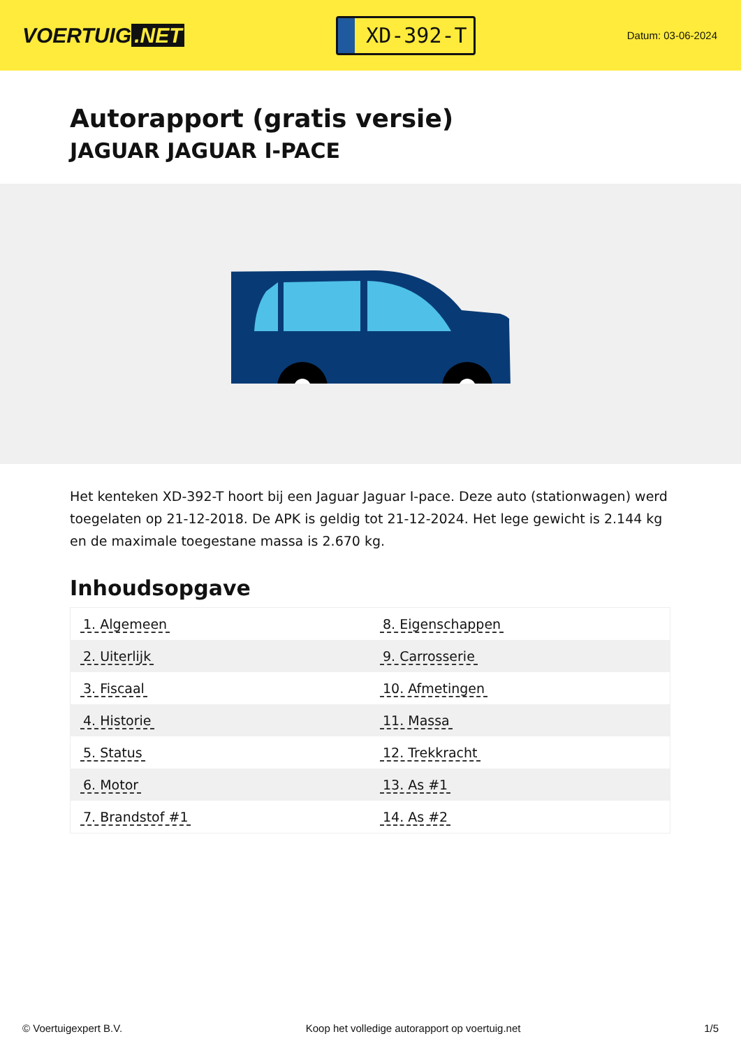VOERTUIG.NET
XD-392-T
Datum: 03-06-2024
Autorapport (gratis versie)
JAGUAR JAGUAR I-PACE
Het kenteken XD-392-T hoort bij een Jaguar Jaguar I-pace. Deze auto (stationwagen) werd toegelaten op 21-12-2018. De APK is geldig tot 21-12-2024. Het lege gewicht is 2.144 kg en de maximale toegestane massa is 2.670 kg.
Inhoudsopgave
| 1. Algemeen | 8. Eigenschappen |
| 2. Uiterlijk | 9. Carrosserie |
| 3. Fiscaal | 10. Afmetingen |
| 4. Historie | 11. Massa |
| 5. Status | 12. Trekkracht |
| 6. Motor | 13. As #1 |
| 7. Brandstof #1 | 14. As #2 |
© Voertuigexpert B.V. Koop het volledige autorapport op voertuig.net 1/5